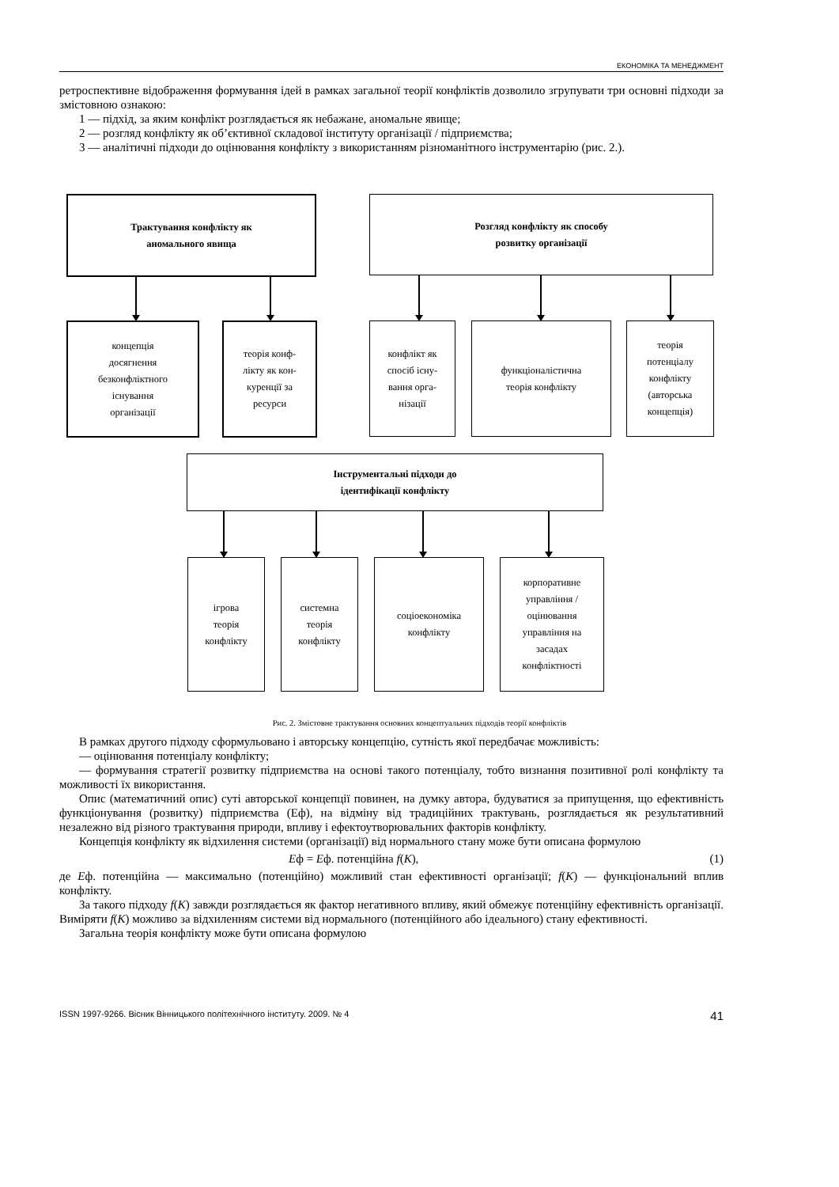ЕКОНОМІКА ТА МЕНЕДЖМЕНТ
ретроспективне відображення формування ідей в рамках загальної теорії конфліктів дозволило згрупувати три основні підходи за змістовною ознакою:
1 — підхід, за яким конфлікт розглядається як небажане, аномальне явище;
2 — розгляд конфлікту як об’єктивної складової інституту організації / підприємства;
3 — аналітичні підходи до оцінювання конфлікту з використанням різноманітного інструментарію (рис. 2.).
Трактування конфлікту як
аномального явища
Розгляд конфлікту як способу
розвитку організації
концепція
досягнення
безконфліктного
існування
організації
теорія конф-
лікту як кон-
куренції за
ресурси
конфлікт як
спосіб існу-
вання орга-
нізації
функціоналістична
теорія конфлікту
теорія
потенціалу
конфлікту
(авторська
концепція)
Інструментальні підходи до
ідентифікації конфлікту
ігрова
теорія
конфлікту
системна
теорія
конфлікту
соціоекономіка
конфлікту
корпоративне
управління /
оцінювання
управління на
засадах
конфліктності
Рис. 2. Змістовне трактування основних концептуальних підходів теорії конфліктів
В рамках другого підходу сформульовано і авторську концепцію, сутність якої передбачає можливість:
— оцінювання потенціалу конфлікту;
— формування стратегії розвитку підприємства на основі такого потенціалу, тобто визнання позитивної ролі конфлікту та можливості їх використання.
Опис (математичний опис) суті авторської концепції повинен, на думку автора, будуватися за припущення, що ефективність функціонування (розвитку) підприємства (Еф), на відміну від традиційних трактувань, розглядається як результативний незалежно від різного трактування природи, впливу і ефектоутворювальних факторів конфлікту.
Концепція конфлікту як відхилення системи (організації) від нормального стану може бути описана формулою
Еф = Еф. потенційна f(К), (1)
де Еф. потенційна — максимально (потенційно) можливий стан ефективності організації; f(К) — функціональний вплив конфлікту.
За такого підходу f(К) завжди розглядається як фактор негативного впливу, який обмежує потенційну ефективність організації. Виміряти f(К) можливо за відхиленням системи від нормального (потенційного або ідеального) стану ефективності.
Загальна теорія конфлікту може бути описана формулою
ISSN 1997-9266. Вісник Вінницького політехнічного інституту. 2009. № 4 41